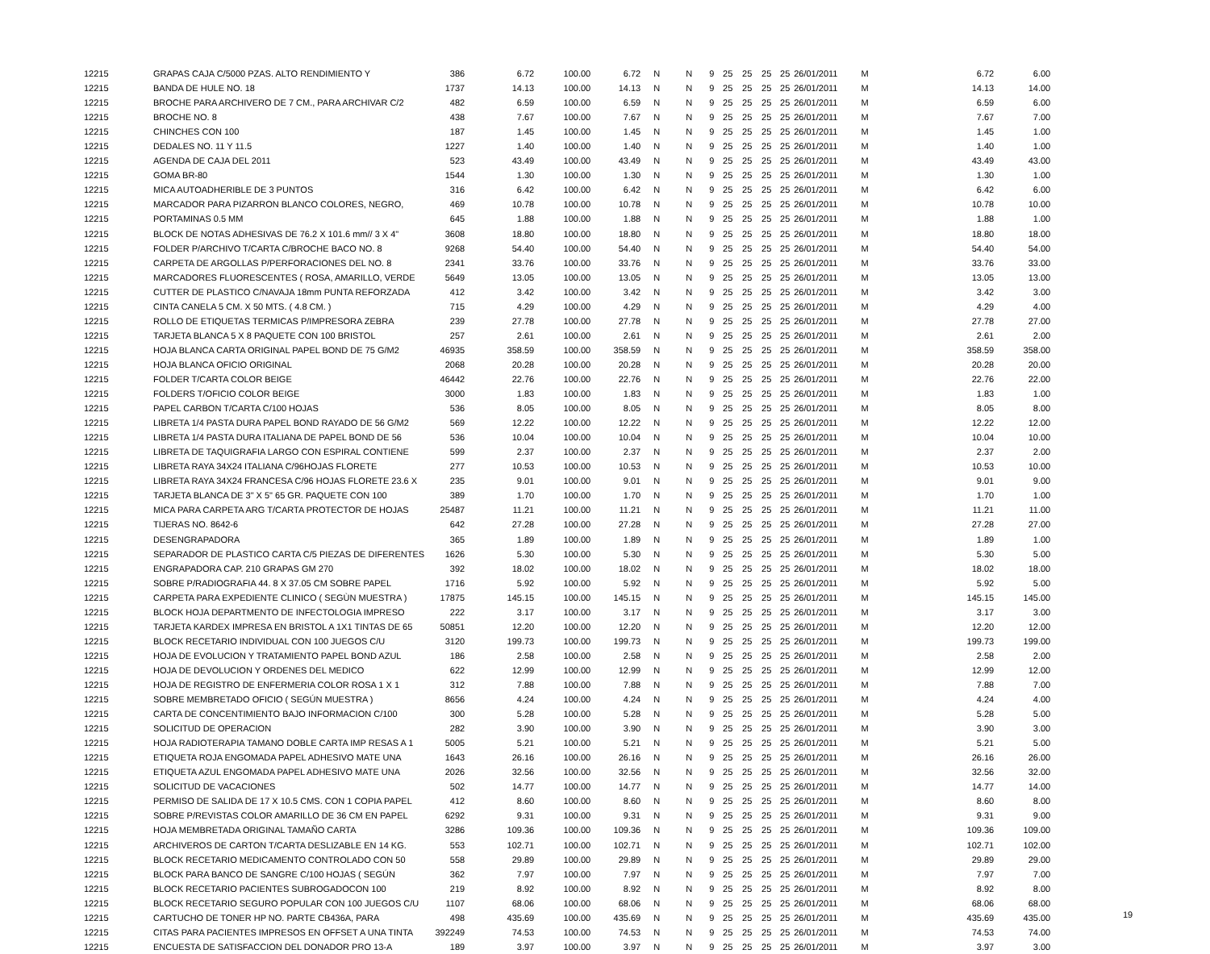| 12215 | GRAPAS CAJA C/5000 PZAS. ALTO RENDIMIENTO Y | 386 | 6.72 | 100.00 | 6.72 | N | N | 9 | 25 | 25 | 25 | 25 | 26/01/2011 | M | 6.72 | 6.00 |
| 12215 | BANDA DE HULE NO. 18 | 1737 | 14.13 | 100.00 | 14.13 | N | N | 9 | 25 | 25 | 25 | 25 | 26/01/2011 | M | 14.13 | 14.00 |
| 12215 | BROCHE PARA ARCHIVERO DE 7 CM., PARA ARCHIVAR C/2 | 482 | 6.59 | 100.00 | 6.59 | N | N | 9 | 25 | 25 | 25 | 25 | 26/01/2011 | M | 6.59 | 6.00 |
| 12215 | BROCHE NO. 8 | 438 | 7.67 | 100.00 | 7.67 | N | N | 9 | 25 | 25 | 25 | 25 | 26/01/2011 | M | 7.67 | 7.00 |
| 12215 | CHINCHES CON 100 | 187 | 1.45 | 100.00 | 1.45 | N | N | 9 | 25 | 25 | 25 | 25 | 26/01/2011 | M | 1.45 | 1.00 |
| 12215 | DEDALES NO. 11 Y 11.5 | 1227 | 1.40 | 100.00 | 1.40 | N | N | 9 | 25 | 25 | 25 | 25 | 26/01/2011 | M | 1.40 | 1.00 |
| 12215 | AGENDA DE CAJA DEL 2011 | 523 | 43.49 | 100.00 | 43.49 | N | N | 9 | 25 | 25 | 25 | 25 | 26/01/2011 | M | 43.49 | 43.00 |
| 12215 | GOMA BR-80 | 1544 | 1.30 | 100.00 | 1.30 | N | N | 9 | 25 | 25 | 25 | 25 | 26/01/2011 | M | 1.30 | 1.00 |
| 12215 | MICA AUTOADHERIBLE DE 3 PUNTOS | 316 | 6.42 | 100.00 | 6.42 | N | N | 9 | 25 | 25 | 25 | 25 | 26/01/2011 | M | 6.42 | 6.00 |
| 12215 | MARCADOR PARA PIZARRON BLANCO COLORES, NEGRO, | 469 | 10.78 | 100.00 | 10.78 | N | N | 9 | 25 | 25 | 25 | 25 | 26/01/2011 | M | 10.78 | 10.00 |
| 12215 | PORTAMINAS 0.5 MM | 645 | 1.88 | 100.00 | 1.88 | N | N | 9 | 25 | 25 | 25 | 25 | 26/01/2011 | M | 1.88 | 1.00 |
| 12215 | BLOCK DE NOTAS ADHESIVAS DE 76.2 X 101.6 mm// 3 X 4" | 3608 | 18.80 | 100.00 | 18.80 | N | N | 9 | 25 | 25 | 25 | 25 | 26/01/2011 | M | 18.80 | 18.00 |
| 12215 | FOLDER P/ARCHIVO T/CARTA C/BROCHE BACO NO. 8 | 9268 | 54.40 | 100.00 | 54.40 | N | N | 9 | 25 | 25 | 25 | 25 | 26/01/2011 | M | 54.40 | 54.00 |
| 12215 | CARPETA DE ARGOLLAS P/PERFORACIONES DEL NO. 8 | 2341 | 33.76 | 100.00 | 33.76 | N | N | 9 | 25 | 25 | 25 | 25 | 26/01/2011 | M | 33.76 | 33.00 |
| 12215 | MARCADORES FLUORESCENTES ( ROSA, AMARILLO, VERDE | 5649 | 13.05 | 100.00 | 13.05 | N | N | 9 | 25 | 25 | 25 | 25 | 26/01/2011 | M | 13.05 | 13.00 |
| 12215 | CUTTER DE PLASTICO C/NAVAJA 18mm PUNTA REFORZADA | 412 | 3.42 | 100.00 | 3.42 | N | N | 9 | 25 | 25 | 25 | 25 | 26/01/2011 | M | 3.42 | 3.00 |
| 12215 | CINTA CANELA 5 CM. X 50 MTS. ( 4.8 CM. ) | 715 | 4.29 | 100.00 | 4.29 | N | N | 9 | 25 | 25 | 25 | 25 | 26/01/2011 | M | 4.29 | 4.00 |
| 12215 | ROLLO DE ETIQUETAS TERMICAS P/IMPRESORA ZEBRA | 239 | 27.78 | 100.00 | 27.78 | N | N | 9 | 25 | 25 | 25 | 25 | 26/01/2011 | M | 27.78 | 27.00 |
| 12215 | TARJETA BLANCA 5 X 8 PAQUETE CON 100 BRISTOL | 257 | 2.61 | 100.00 | 2.61 | N | N | 9 | 25 | 25 | 25 | 25 | 26/01/2011 | M | 2.61 | 2.00 |
| 12215 | HOJA BLANCA CARTA ORIGINAL PAPEL BOND DE 75 G/M2 | 46935 | 358.59 | 100.00 | 358.59 | N | N | 9 | 25 | 25 | 25 | 25 | 26/01/2011 | M | 358.59 | 358.00 |
| 12215 | HOJA BLANCA OFICIO ORIGINAL | 2068 | 20.28 | 100.00 | 20.28 | N | N | 9 | 25 | 25 | 25 | 25 | 26/01/2011 | M | 20.28 | 20.00 |
| 12215 | FOLDER T/CARTA COLOR BEIGE | 46442 | 22.76 | 100.00 | 22.76 | N | N | 9 | 25 | 25 | 25 | 25 | 26/01/2011 | M | 22.76 | 22.00 |
| 12215 | FOLDERS T/OFICIO COLOR BEIGE | 3000 | 1.83 | 100.00 | 1.83 | N | N | 9 | 25 | 25 | 25 | 25 | 26/01/2011 | M | 1.83 | 1.00 |
| 12215 | PAPEL CARBON T/CARTA C/100 HOJAS | 536 | 8.05 | 100.00 | 8.05 | N | N | 9 | 25 | 25 | 25 | 25 | 26/01/2011 | M | 8.05 | 8.00 |
| 12215 | LIBRETA 1/4 PASTA DURA PAPEL BOND RAYADO DE 56 G/M2 | 569 | 12.22 | 100.00 | 12.22 | N | N | 9 | 25 | 25 | 25 | 25 | 26/01/2011 | M | 12.22 | 12.00 |
| 12215 | LIBRETA 1/4 PASTA DURA ITALIANA DE PAPEL BOND DE 56 | 536 | 10.04 | 100.00 | 10.04 | N | N | 9 | 25 | 25 | 25 | 25 | 26/01/2011 | M | 10.04 | 10.00 |
| 12215 | LIBRETA DE TAQUIGRAFIA LARGO CON ESPIRAL CONTIENE | 599 | 2.37 | 100.00 | 2.37 | N | N | 9 | 25 | 25 | 25 | 25 | 26/01/2011 | M | 2.37 | 2.00 |
| 12215 | LIBRETA RAYA 34X24 ITALIANA C/96HOJAS FLORETE | 277 | 10.53 | 100.00 | 10.53 | N | N | 9 | 25 | 25 | 25 | 25 | 26/01/2011 | M | 10.53 | 10.00 |
| 12215 | LIBRETA RAYA 34X24 FRANCESA C/96 HOJAS FLORETE 23.6 X | 235 | 9.01 | 100.00 | 9.01 | N | N | 9 | 25 | 25 | 25 | 25 | 26/01/2011 | M | 9.01 | 9.00 |
| 12215 | TARJETA BLANCA DE 3" X 5" 65 GR. PAQUETE CON 100 | 389 | 1.70 | 100.00 | 1.70 | N | N | 9 | 25 | 25 | 25 | 25 | 26/01/2011 | M | 1.70 | 1.00 |
| 12215 | MICA PARA CARPETA ARG T/CARTA PROTECTOR DE HOJAS | 25487 | 11.21 | 100.00 | 11.21 | N | N | 9 | 25 | 25 | 25 | 25 | 26/01/2011 | M | 11.21 | 11.00 |
| 12215 | TIJERAS NO. 8642-6 | 642 | 27.28 | 100.00 | 27.28 | N | N | 9 | 25 | 25 | 25 | 25 | 26/01/2011 | M | 27.28 | 27.00 |
| 12215 | DESENGRAPADORA | 365 | 1.89 | 100.00 | 1.89 | N | N | 9 | 25 | 25 | 25 | 25 | 26/01/2011 | M | 1.89 | 1.00 |
| 12215 | SEPARADOR DE PLASTICO CARTA C/5 PIEZAS DE DIFERENTES | 1626 | 5.30 | 100.00 | 5.30 | N | N | 9 | 25 | 25 | 25 | 25 | 26/01/2011 | M | 5.30 | 5.00 |
| 12215 | ENGRAPADORA CAP. 210 GRAPAS GM 270 | 392 | 18.02 | 100.00 | 18.02 | N | N | 9 | 25 | 25 | 25 | 25 | 26/01/2011 | M | 18.02 | 18.00 |
| 12215 | SOBRE P/RADIOGRAFIA 44. 8 X 37.05 CM SOBRE PAPEL | 1716 | 5.92 | 100.00 | 5.92 | N | N | 9 | 25 | 25 | 25 | 25 | 26/01/2011 | M | 5.92 | 5.00 |
| 12215 | CARPETA PARA EXPEDIENTE CLINICO ( SEGÙN MUESTRA ) | 17875 | 145.15 | 100.00 | 145.15 | N | N | 9 | 25 | 25 | 25 | 25 | 26/01/2011 | M | 145.15 | 145.00 |
| 12215 | BLOCK HOJA DEPARTMENTO DE INFECTOLOGIA IMPRESO | 222 | 3.17 | 100.00 | 3.17 | N | N | 9 | 25 | 25 | 25 | 25 | 26/01/2011 | M | 3.17 | 3.00 |
| 12215 | TARJETA KARDEX IMPRESA EN BRISTOL A 1X1 TINTAS DE 65 | 50851 | 12.20 | 100.00 | 12.20 | N | N | 9 | 25 | 25 | 25 | 25 | 26/01/2011 | M | 12.20 | 12.00 |
| 12215 | BLOCK RECETARIO INDIVIDUAL CON 100 JUEGOS C/U | 3120 | 199.73 | 100.00 | 199.73 | N | N | 9 | 25 | 25 | 25 | 25 | 26/01/2011 | M | 199.73 | 199.00 |
| 12215 | HOJA DE EVOLUCION Y TRATAMIENTO PAPEL BOND AZUL | 186 | 2.58 | 100.00 | 2.58 | N | N | 9 | 25 | 25 | 25 | 25 | 26/01/2011 | M | 2.58 | 2.00 |
| 12215 | HOJA DE DEVOLUCION Y ORDENES DEL MEDICO | 622 | 12.99 | 100.00 | 12.99 | N | N | 9 | 25 | 25 | 25 | 25 | 26/01/2011 | M | 12.99 | 12.00 |
| 12215 | HOJA DE REGISTRO DE ENFERMERIA COLOR ROSA 1 X 1 | 312 | 7.88 | 100.00 | 7.88 | N | N | 9 | 25 | 25 | 25 | 25 | 26/01/2011 | M | 7.88 | 7.00 |
| 12215 | SOBRE MEMBRETADO OFICIO ( SEGÚN MUESTRA ) | 8656 | 4.24 | 100.00 | 4.24 | N | N | 9 | 25 | 25 | 25 | 25 | 26/01/2011 | M | 4.24 | 4.00 |
| 12215 | CARTA DE CONCENTIMIENTO BAJO INFORMACION C/100 | 300 | 5.28 | 100.00 | 5.28 | N | N | 9 | 25 | 25 | 25 | 25 | 26/01/2011 | M | 5.28 | 5.00 |
| 12215 | SOLICITUD DE OPERACION | 282 | 3.90 | 100.00 | 3.90 | N | N | 9 | 25 | 25 | 25 | 25 | 26/01/2011 | M | 3.90 | 3.00 |
| 12215 | HOJA RADIOTERAPIA TAMANO DOBLE CARTA IMP RESAS A 1 | 5005 | 5.21 | 100.00 | 5.21 | N | N | 9 | 25 | 25 | 25 | 25 | 26/01/2011 | M | 5.21 | 5.00 |
| 12215 | ETIQUETA ROJA ENGOMADA PAPEL ADHESIVO MATE UNA | 1643 | 26.16 | 100.00 | 26.16 | N | N | 9 | 25 | 25 | 25 | 25 | 26/01/2011 | M | 26.16 | 26.00 |
| 12215 | ETIQUETA AZUL ENGOMADA PAPEL ADHESIVO MATE UNA | 2026 | 32.56 | 100.00 | 32.56 | N | N | 9 | 25 | 25 | 25 | 25 | 26/01/2011 | M | 32.56 | 32.00 |
| 12215 | SOLICITUD DE VACACIONES | 502 | 14.77 | 100.00 | 14.77 | N | N | 9 | 25 | 25 | 25 | 25 | 26/01/2011 | M | 14.77 | 14.00 |
| 12215 | PERMISO DE SALIDA DE 17 X 10.5 CMS. CON 1 COPIA PAPEL | 412 | 8.60 | 100.00 | 8.60 | N | N | 9 | 25 | 25 | 25 | 25 | 26/01/2011 | M | 8.60 | 8.00 |
| 12215 | SOBRE P/REVISTAS COLOR AMARILLO DE 36 CM EN PAPEL | 6292 | 9.31 | 100.00 | 9.31 | N | N | 9 | 25 | 25 | 25 | 25 | 26/01/2011 | M | 9.31 | 9.00 |
| 12215 | HOJA MEMBRETADA ORIGINAL TAMAÑO CARTA | 3286 | 109.36 | 100.00 | 109.36 | N | N | 9 | 25 | 25 | 25 | 25 | 26/01/2011 | M | 109.36 | 109.00 |
| 12215 | ARCHIVEROS DE CARTON T/CARTA DESLIZABLE EN 14 KG. | 553 | 102.71 | 100.00 | 102.71 | N | N | 9 | 25 | 25 | 25 | 25 | 26/01/2011 | M | 102.71 | 102.00 |
| 12215 | BLOCK RECETARIO MEDICAMENTO CONTROLADO CON 50 | 558 | 29.89 | 100.00 | 29.89 | N | N | 9 | 25 | 25 | 25 | 25 | 26/01/2011 | M | 29.89 | 29.00 |
| 12215 | BLOCK PARA BANCO DE SANGRE C/100 HOJAS ( SEGÚN | 362 | 7.97 | 100.00 | 7.97 | N | N | 9 | 25 | 25 | 25 | 25 | 26/01/2011 | M | 7.97 | 7.00 |
| 12215 | BLOCK RECETARIO PACIENTES SUBROGADOCON 100 | 219 | 8.92 | 100.00 | 8.92 | N | N | 9 | 25 | 25 | 25 | 25 | 26/01/2011 | M | 8.92 | 8.00 |
| 12215 | BLOCK RECETARIO SEGURO POPULAR CON 100 JUEGOS C/U | 1107 | 68.06 | 100.00 | 68.06 | N | N | 9 | 25 | 25 | 25 | 25 | 26/01/2011 | M | 68.06 | 68.00 |
| 12215 | CARTUCHO DE TONER HP NO. PARTE CB436A, PARA | 498 | 435.69 | 100.00 | 435.69 | N | N | 9 | 25 | 25 | 25 | 25 | 26/01/2011 | M | 435.69 | 435.00 |
| 12215 | CITAS PARA PACIENTES IMPRESOS EN OFFSET A UNA TINTA | 392249 | 74.53 | 100.00 | 74.53 | N | N | 9 | 25 | 25 | 25 | 25 | 26/01/2011 | M | 74.53 | 74.00 |
| 12215 | ENCUESTA DE SATISFACCION DEL DONADOR PRO 13-A | 189 | 3.97 | 100.00 | 3.97 | N | N | 9 | 25 | 25 | 25 | 25 | 26/01/2011 | M | 3.97 | 3.00 |
19